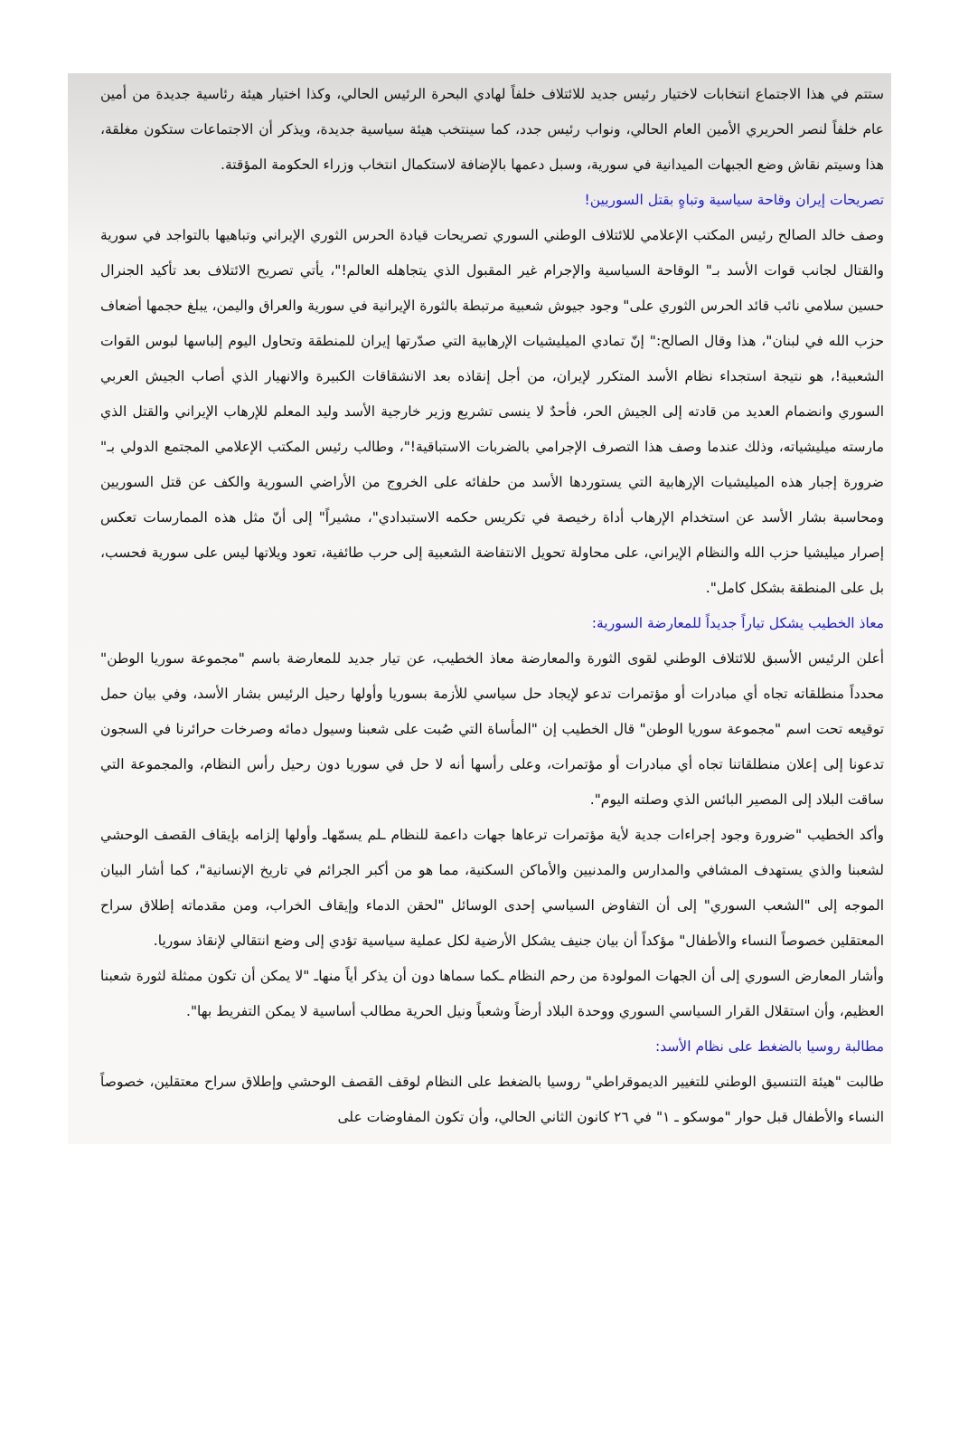ستتم في هذا الاجتماع انتخابات لاختيار رئيس جديد للائتلاف خلفاً لهادي البحرة الرئيس الحالي، وكذا اختيار هيئة رئاسية جديدة من أمين عام خلفاً لنصر الحريري الأمين العام الحالي، ونواب رئيس جدد، كما سينتخب هيئة سياسية جديدة، ويذكر أن الاجتماعات ستكون مغلقة، هذا وسيتم نقاش وضع الجبهات الميدانية في سورية، وسبل دعمها بالإضافة لاستكمال انتخاب وزراء الحكومة المؤقتة.
تصريحات إيران وقاحة سياسية وتباهٍ بقتل السوريين!
وصف خالد الصالح رئيس المكتب الإعلامي للائتلاف الوطني السوري تصريحات قيادة الحرس الثوري الإيراني وتباهيها بالتواجد في سورية والقتال لجانب قوات الأسد بـ" الوقاحة السياسية والإجرام غير المقبول الذي يتجاهله العالم!"، يأتي تصريح الائتلاف بعد تأكيد الجنرال حسين سلامي نائب قائد الحرس الثوري على" وجود جيوش شعبية مرتبطة بالثورة الإيرانية في سورية والعراق واليمن، يبلغ حجمها أضعاف حزب الله في لبنان"، هذا وقال الصالح:" إنّ تمادي الميليشيات الإرهابية التي صدّرتها إيران للمنطقة وتحاول اليوم إلباسها لبوس القوات الشعبية!، هو نتيجة استجداء نظام الأسد المتكرر لإيران، من أجل إنقاذه بعد الانشقاقات الكبيرة والانهيار الذي أصاب الجيش العربي السوري وانضمام العديد من قادته إلى الجيش الحر، فأحدٌ لا ينسى تشريع وزير خارجية الأسد وليد المعلم للإرهاب الإيراني والقتل الذي مارسته ميليشياته، وذلك عندما وصف هذا التصرف الإجرامي بالضربات الاستباقية!"، وطالب رئيس المكتب الإعلامي المجتمع الدولي بـ" ضرورة إجبار هذه الميليشيات الإرهابية التي يستوردها الأسد من حلفائه على الخروج من الأراضي السورية والكف عن قتل السوريين ومحاسبة بشار الأسد عن استخدام الإرهاب أداة رخيصة في تكريس حكمه الاستبدادي"، مشيراً" إلى أنّ مثل هذه الممارسات تعكس إصرار ميليشيا حزب الله والنظام الإيراني، على محاولة تحويل الانتفاضة الشعبية إلى حرب طائفية، تعود ويلاتها ليس على سورية فحسب، بل على المنطقة بشكل كامل".
معاذ الخطيب يشكل تياراً جديداً للمعارضة السورية:
أعلن الرئيس الأسبق للائتلاف الوطني لقوى الثورة والمعارضة معاذ الخطيب، عن تيار جديد للمعارضة باسم "مجموعة سوريا الوطن" محدداً منطلقاته تجاه أي مبادرات أو مؤتمرات تدعو لإيجاد حل سياسي للأزمة بسوريا وأولها رحيل الرئيس بشار الأسد، وفي بيان حمل توقيعه تحت اسم "مجموعة سوريا الوطن" قال الخطيب إن "المأساة التي صُبت على شعبنا وسيول دمائه وصرخات حرائرنا في السجون تدعونا إلى إعلان منطلقاتنا تجاه أي مبادرات أو مؤتمرات، وعلى رأسها أنه لا حل في سوريا دون رحيل رأس النظام، والمجموعة التي ساقت البلاد إلى المصير البائس الذي وصلته اليوم".
وأكد الخطيب "ضرورة وجود إجراءات جدية لأية مؤتمرات ترعاها جهات داعمة للنظام ـلم يسمّهاـ وأولها إلزامه بإيقاف القصف الوحشي لشعبنا والذي يستهدف المشافي والمدارس والمدنيين والأماكن السكنية، مما هو من أكبر الجرائم في تاريخ الإنسانية"، كما أشار البيان الموجه إلى "الشعب السوري" إلى أن التفاوض السياسي إحدى الوسائل "لحقن الدماء وإيقاف الخراب، ومن مقدماته إطلاق سراح المعتقلين خصوصاً النساء والأطفال" مؤكداً أن بيان جنيف يشكل الأرضية لكل عملية سياسية تؤدي إلى وضع انتقالي لإنقاذ سوريا.
وأشار المعارض السوري إلى أن الجهات المولودة من رحم النظام ـكما سماها دون أن يذكر أياً منهاـ "لا يمكن أن تكون ممثلة لثورة شعبنا العظيم، وأن استقلال القرار السياسي السوري ووحدة البلاد أرضاً وشعباً ونيل الحرية مطالب أساسية لا يمكن التفريط بها".
مطالبة روسيا بالضغط على نظام الأسد:
طالبت "هيئة التنسيق الوطني للتغيير الديموقراطي" روسيا بالضغط على النظام لوقف القصف الوحشي وإطلاق سراح معتقلين، خصوصاً النساء والأطفال قبل حوار "موسكو ـ ١" في ٢٦ كانون الثاني الحالي، وأن تكون المفاوضات على